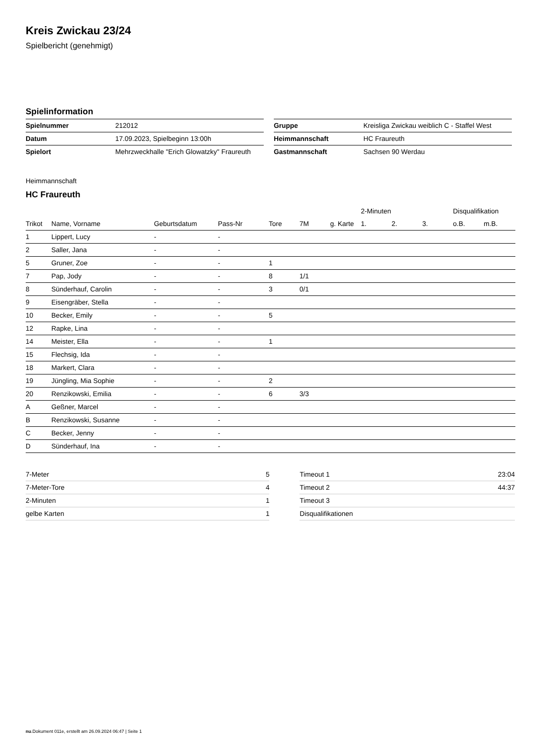Kreis Zwickau 23/24
Spielbericht (genehmigt)
Spielinformation
| Spielnummer | 212012 |
| Datum | 17.09.2023, Spielbeginn 13:00h |
| Spielort | Mehrzweckhalle "Erich Glowatzky" Fraureuth |
| Gruppe | Kreisliga Zwickau weiblich C - Staffel West |
| Heimmannschaft | HC Fraureuth |
| Gastmannschaft | Sachsen 90 Werdau |
Heimmannschaft
HC Fraureuth
| | | | | | | | 2-Minuten | | | Disqualifikation | |
| --- | --- | --- | --- | --- | --- | --- | --- | --- | --- | --- | --- |
| Trikot | Name, Vorname | Geburtsdatum | Pass-Nr | Tore | 7M | g. Karte | 1. | 2. | 3. | o.B. | m.B. |
| 1 | Lippert, Lucy | - | - | | | | | | | | |
| 2 | Saller, Jana | - | - | | | | | | | | |
| 5 | Gruner, Zoe | - | - | 1 | | | | | | | |
| 7 | Pap, Jody | - | - | 8 | 1/1 | | | | | | |
| 8 | Sünderhauf, Carolin | - | - | 3 | 0/1 | | | | | | |
| 9 | Eisengräber, Stella | - | - | | | | | | | | |
| 10 | Becker, Emily | - | - | 5 | | | | | | | |
| 12 | Rapke, Lina | - | - | | | | | | | | |
| 14 | Meister, Ella | - | - | 1 | | | | | | | |
| 15 | Flechsig, Ida | - | - | | | | | | | | |
| 18 | Markert, Clara | - | - | | | | | | | | |
| 19 | Jüngling, Mia Sophie | - | - | 2 | | | | | | | |
| 20 | Renzikowski, Emilia | - | - | 6 | 3/3 | | | | | | |
| A | Geßner, Marcel | - | - | | | | | | | | |
| B | Renzikowski, Susanne | - | - | | | | | | | | |
| C | Becker, Jenny | - | - | | | | | | | | |
| D | Sünderhauf, Ina | - | - | | | | | | | | |
| 7-Meter | 5 |
| 7-Meter-Tore | 4 |
| 2-Minuten | 1 |
| gelbe Karten | 1 |
| Timeout 1 | 23:04 |
| Timeout 2 | 44:37 |
| Timeout 3 | |
| Disqualifikationen | |
nu.Dokument 011e, erstellt am 26.09.2024 06:47 | Seite 1